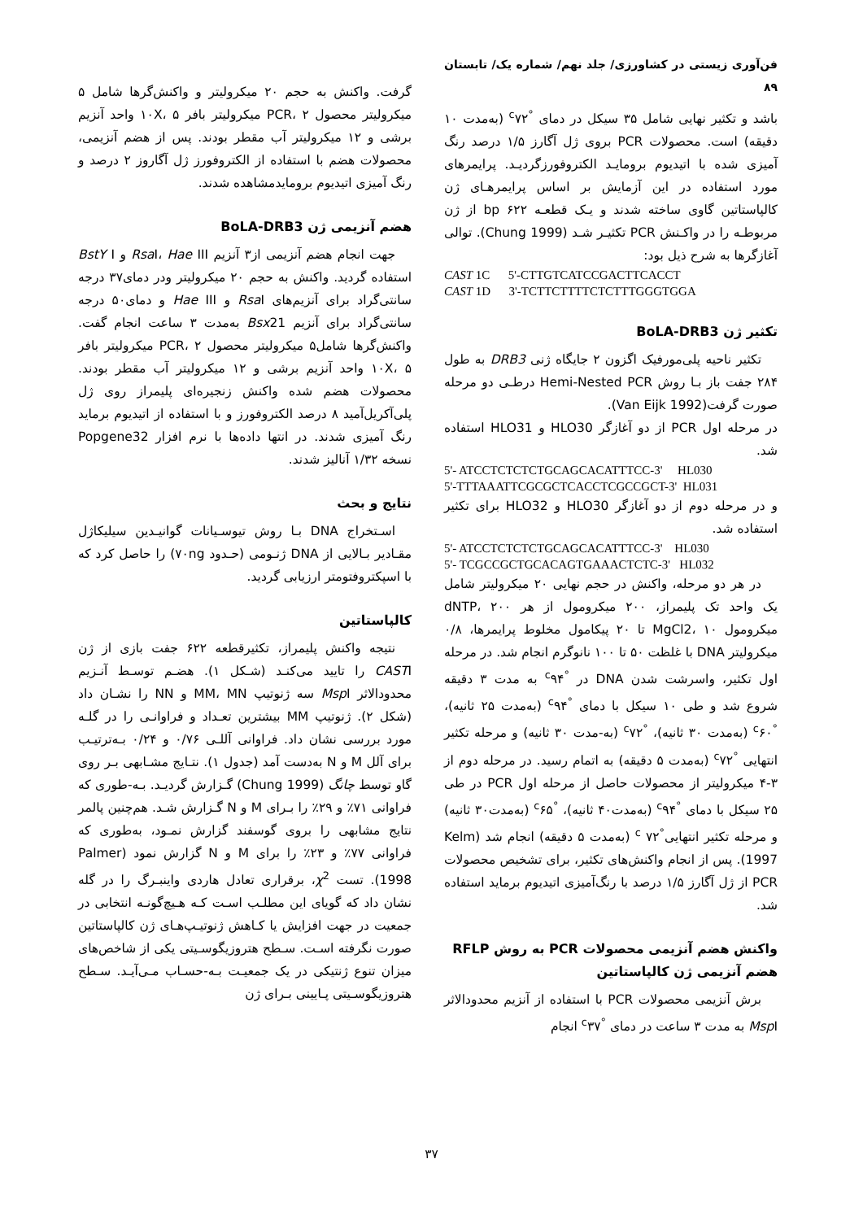فن‌آوری زیستی در کشاورزی/ جلد نهم/ شماره یک/ تابستان ۸۹
باشد و تکثیر نهایی شامل ۳۵ سیکل در دمای <sup>°c</sup>۷۲ (به‌مدت ۱۰ دقیقه) است. محصولات PCR بروی ژل آگارز ۱/۵ درصد رنگ آمیزی شده با اتیدیوم برومایـد الکتروفورزگردیـد. پرایمرهای مورد استفاده در این آزمایش بر اساس پرایمرهـای ژن کالپاستاتین گاوی ساخته شدند و یـک قطعـه bp ۶۲۲ از ژن مربوطـه را در واکـنش PCR تکثیـر شـد (Chung 1999). توالی آغازگرها به شرح ذیل بود:
CAST 1C 5'-CTTGTCATCCGACTTCACCT CAST 1D 3'-TCTTCTTTTCTCTTTGGGTGGA
تکثیر ژن BoLA-DRB3
تکثیر ناحیه پلی‌مورفیک اگزون ۲ جایگاه ژنی DRB3 به طول ۲۸۴ جفت باز بـا روش Hemi-Nested PCR درطـی دو مرحله صورت گرفت(Van Eijk 1992).
در مرحله اول PCR از دو آغازگر HLO30 و HLO31 استفاده شد.
5'- ATCCTCTCTCTGCAGCACATTTCC-3' HL030 5'-TTTAAATTCGCGCTCACCTCGCCGCT-3' HL031
و در مرحله دوم از دو آغازگر HLO30 و HLO32 برای تکثیر استفاده شد.
5'- ATCCTCTCTCTGCAGCACATTTCC-3' HL030 5'- TCGCCGCTGCACAGTGAAACTCTC-3' HL032
در هر دو مرحله، واکنش در حجم نهایی ۲۰ میکرولیتر شامل یک واحد تک پلیمراز، ۲۰۰ میکرومول از هر dNTP، ۲۰۰ میکرومول MgCl2، ۱۰ تا ۲۰ پیکامول مخلوط پرایمرها، ۰/۸ میکرولیتر DNA با غلظت ۵۰ تا ۱۰۰ نانوگرم انجام شد. در مرحله اول تکثیر، واسرشت شدن DNA در <sup>°c</sup>۹۴ به مدت ۳ دقیقه شروع شد و طی ۱۰ سیکل با دمای <sup>°c</sup>۹۴ (به‌مدت ۲۵ ثانیه)، <sup>°c</sup>۶۰ (به‌مدت ۳۰ ثانیه)، <sup>°c</sup>۷۲ (به-مدت ۳۰ ثانیه) و مرحله تکثیر انتهایی <sup>°c</sup>۷۲ (به‌مدت ۵ دقیقه) به اتمام رسید. در مرحله دوم از ۳-۴ میکرولیتر از محصولات حاصل از مرحله اول PCR در طی ۲۵ سیکل با دمای <sup>°c</sup>۹۴ (به‌مدت۴۰ ثانیه)، <sup>°c</sup>۶۵ (به‌مدت۳۰ ثانیه) و مرحله تکثیر انتهایی<sup>°c</sup> ۷۲ (به‌مدت ۵ دقیقه) انجام شد (Kelm 1997). پس از انجام واکنش‌های تکثیر، برای تشخیص محصولات PCR از ژل آگارز ۱/۵ درصد با رنگ‌آمیزی اتیدیوم برماید استفاده شد.
واکنش هضم آنزیمی محصولات PCR به روش RFLP
هضم آنزیمی ژن کالپاستاتین
برش آنزیمی محصولات PCR با استفاده از آنزیم محدودالاثر Msp I به مدت ۳ ساعت در دمای <sup>°c</sup>۳۷ انجام
گرفت. واکنش به حجم ۲۰ میکرولیتر و واکنش‌گرها شامل ۵ میکرولیتر محصول PCR، ۲ میکرولیتر بافر ۱۰X، ۵ واحد آنزیم برشی و ۱۲ میکرولیتر آب مقطر بودند. پس از هضم آنزیمی، محصولات هضم با استفاده از الکتروفورز ژل آگاروز ۲ درصد و رنگ آمیزی اتیدیوم برومایدمشاهده شدند.
هضم آنزیمی ژن BoLA-DRB3
جهت انجام هضم آنزیمی از۳ آنزیم Rsa I، Hae III و BstY I استفاده گردید. واکنش به حجم ۲۰ میکرولیتر ودر دمای۳۷ درجه سانتی‌گراد برای آنزیم‌های Rsa I و Hae III و دمای۵۰ درجه سانتی‌گراد برای آنزیم Bsx21 به‌مدت ۳ ساعت انجام گفت. واکنش‌گرها شامل۵ میکرولیتر محصول PCR، ۲ میکرولیتر بافر ۱۰X، ۵ واحد آنزیم برشی و ۱۲ میکرولیتر آب مقطر بودند. محصولات هضم شده واکنش زنجیره‌ای پلیمراز روی ژل پلی‌آکریل‌آمید ۸ درصد الکتروفورز و با استفاده از اتیدیوم برماید رنگ آمیزی شدند. در انتها داده‌ها با نرم افزار Popgene32 نسخه ۱/۳۲ آنالیز شدند.
نتایج و بحث
اسـتخراج DNA بـا روش تیوسـیانات گوانیـدین سیلیکاژل مقـادیر بـالایی از DNA ژنـومی (حـدود ۷۰ng) را حاصل کرد که با اسپکتروفتومتر ارزیابی گردید.
کالپاستاتین
نتیجه واکنش پلیمراز، تکثیرقطعه ۶۲۲ جفت بازی از ژن CASTI را تایید می‌کنـد (شـکل ۱). هضـم توسـط آنـزیم محدودالاثر Msp I سه ژنوتیپ MM، MN و NN را نشـان داد (شکل ۲). ژنوتیپ MM بیشترین تعـداد و فراوانـی را در گلـه مورد بررسی نشان داد. فراوانی آللـی ۰/۷۶ و ۰/۲۴ بـه‌ترتیـب برای آلل M و N به‌دست آمد (جدول ۱). نتـایج مشـابهی بـر روی گاو توسط چانگ (Chung 1999) گـزارش گردیـد. بـه-طوری که فراوانی ۷۱٪ و ۲۹٪ را بـرای M و N گـزارش شـد. هم‌چنین پالمر نتایج مشابهی را بروی گوسفند گزارش نمـود، به‌طوری که فراوانی ۷۷٪ و ۲۳٪ را برای M و N گزارش نمود (Palmer 1998). تست χ<sup>2</sup>، برقراری تعادل هاردی واینبـرگ را در گله نشان داد که گویای این مطلـب اسـت کـه هـیچ‌گونـه انتخابی در جمعیت در جهت افزایش یا کـاهش ژنوتیـپ‌هـای ژن کالپاستاتین صورت نگرفته اسـت. سـطح هتروزیگوسـیتی یکی از شاخص‌های میزان تنوع ژنتیکی در یک جمعیـت بـه-حسـاب مـی‌آیـد. سـطح هتروزیگوسـیتی پـایینی بـرای ژن
۳۷